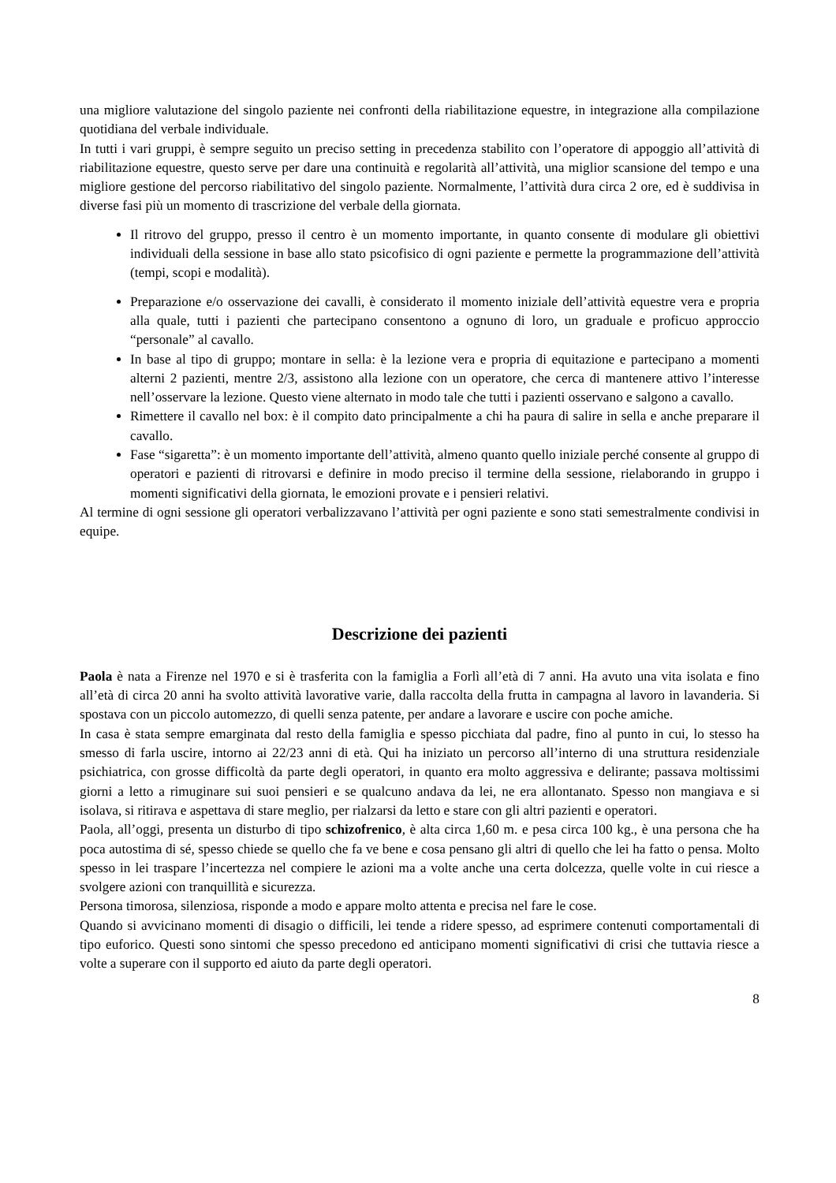una migliore valutazione del singolo paziente nei confronti della riabilitazione equestre, in integrazione alla compilazione quotidiana del verbale individuale.
In tutti i vari gruppi, è sempre seguito un preciso setting in precedenza stabilito con l’operatore di appoggio all’attività di riabilitazione equestre, questo serve per dare una continuità e regolarità all’attività, una miglior scansione del tempo e una migliore gestione del percorso riabilitativo del singolo paziente. Normalmente, l’attività dura circa 2 ore, ed è suddivisa in diverse fasi più un momento di trascrizione del verbale della giornata.
Il ritrovo del gruppo, presso il centro è un momento importante, in quanto consente di modulare gli obiettivi individuali della sessione in base allo stato psicofisico di ogni paziente e permette la programmazione dell’attività (tempi, scopi e modalità).
Preparazione e/o osservazione dei cavalli, è considerato il momento iniziale dell’attività equestre vera e propria alla quale, tutti i pazienti che partecipano consentono a ognuno di loro, un graduale e proficuo approccio “personale” al cavallo.
In base al tipo di gruppo; montare in sella: è la lezione vera e propria di equitazione e partecipano a momenti alterni 2 pazienti, mentre 2/3, assistono alla lezione con un operatore, che cerca di mantenere attivo l’interesse nell’osservare la lezione. Questo viene alternato in modo tale che tutti i pazienti osservano e salgono a cavallo.
Rimettere il cavallo nel box: è il compito dato principalmente a chi ha paura di salire in sella e anche preparare il cavallo.
Fase “sigaretta”: è un momento importante dell’attività, almeno quanto quello iniziale perché consente al gruppo di operatori e pazienti di ritrovarsi e definire in modo preciso il termine della sessione, rielaborando in gruppo i momenti significativi della giornata, le emozioni provate e i pensieri relativi.
Al termine di ogni sessione gli operatori verbalizzavano l’attività per ogni paziente e sono stati semestralmente condivisi in equipe.
Descrizione dei pazienti
Paola è nata a Firenze nel 1970 e si è trasferita con la famiglia a Forlì all’età di 7 anni. Ha avuto una vita isolata e fino all’età di circa 20 anni ha svolto attività lavorative varie, dalla raccolta della frutta in campagna al lavoro in lavanderia. Si spostava con un piccolo automezzo, di quelli senza patente, per andare a lavorare e uscire con poche amiche.
In casa è stata sempre emarginata dal resto della famiglia e spesso picchiata dal padre, fino al punto in cui, lo stesso ha smesso di farla uscire, intorno ai 22/23 anni di età. Qui ha iniziato un percorso all’interno di una struttura residenziale psichiatrica, con grosse difficoltà da parte degli operatori, in quanto era molto aggressiva e delirante; passava moltissimi giorni a letto a rimuginare sui suoi pensieri e se qualcuno andava da lei, ne era allontanato. Spesso non mangiava e si isolava, si ritirava e aspettava di stare meglio, per rialzarsi da letto e stare con gli altri pazienti e operatori.
Paola, all’oggi, presenta un disturbo di tipo schizofrenico, è alta circa 1,60 m. e pesa circa 100 kg., è una persona che ha poca autostima di sé, spesso chiede se quello che fa ve bene e cosa pensano gli altri di quello che lei ha fatto o pensa. Molto spesso in lei traspare l’incertezza nel compiere le azioni ma a volte anche una certa dolcezza, quelle volte in cui riesce a svolgere azioni con tranquillità e sicurezza.
Persona timorosa, silenziosa, risponde a modo e appare molto attenta e precisa nel fare le cose.
Quando si avvicinano momenti di disagio o difficili, lei tende a ridere spesso, ad esprimere contenuti comportamentali di tipo euforico. Questi sono sintomi che spesso precedono ed anticipano momenti significativi di crisi che tuttavia riesce a volte a superare con il supporto ed aiuto da parte degli operatori.
8